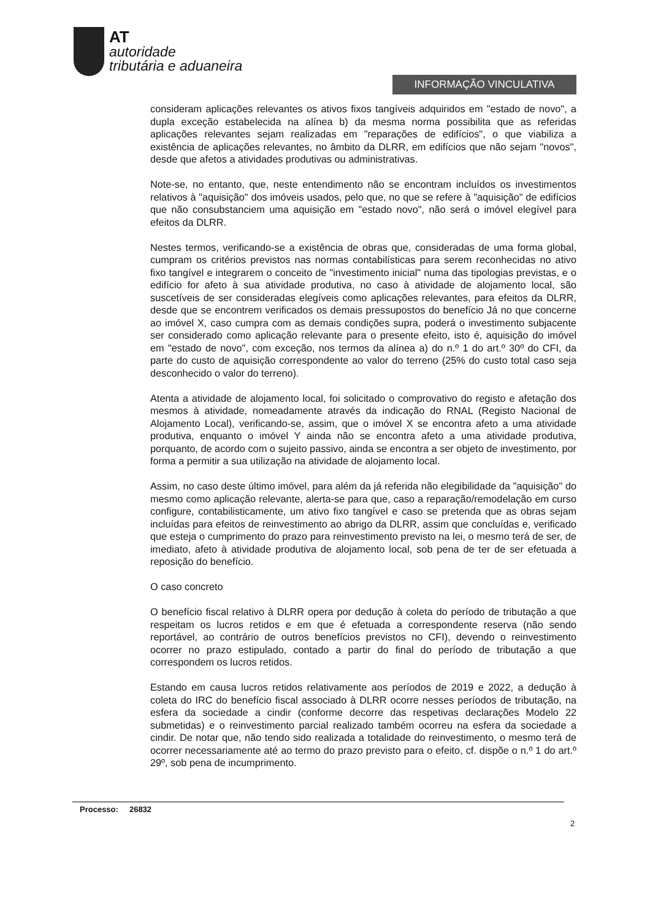AT
autoridade
tributária e aduaneira
INFORMAÇÃO VINCULATIVA
consideram aplicações relevantes os ativos fixos tangíveis adquiridos em "estado de novo", a dupla exceção estabelecida na alínea b) da mesma norma possibilita que as referidas aplicações relevantes sejam realizadas em "reparações de edifícios", o que viabiliza a existência de aplicações relevantes, no âmbito da DLRR, em edifícios que não sejam "novos", desde que afetos a atividades produtivas ou administrativas.
Note-se, no entanto, que, neste entendimento não se encontram incluídos os investimentos relativos à "aquisição" dos imóveis usados, pelo que, no que se refere à "aquisição" de edifícios que não consubstanciem uma aquisição em "estado novo", não será o imóvel elegível para efeitos da DLRR.
Nestes termos, verificando-se a existência de obras que, consideradas de uma forma global, cumpram os critérios previstos nas normas contabilísticas para serem reconhecidas no ativo fixo tangível e integrarem o conceito de "investimento inicial" numa das tipologias previstas, e o edifício for afeto à sua atividade produtiva, no caso à atividade de alojamento local, são suscetíveis de ser consideradas elegíveis como aplicações relevantes, para efeitos da DLRR, desde que se encontrem verificados os demais pressupostos do benefício Já no que concerne ao imóvel X, caso cumpra com as demais condições supra, poderá o investimento subjacente ser considerado como aplicação relevante para o presente efeito, isto é, aquisição do imóvel em "estado de novo", com exceção, nos termos da alínea a) do n.º 1 do art.º 30º do CFI, da parte do custo de aquisição correspondente ao valor do terreno (25% do custo total caso seja desconhecido o valor do terreno).
Atenta a atividade de alojamento local, foi solicitado o comprovativo do registo e afetação dos mesmos à atividade, nomeadamente através da indicação do RNAL (Registo Nacional de Alojamento Local), verificando-se, assim, que o imóvel X se encontra afeto a uma atividade produtiva, enquanto o imóvel Y ainda não se encontra afeto a uma atividade produtiva, porquanto, de acordo com o sujeito passivo, ainda se encontra a ser objeto de investimento, por forma a permitir a sua utilização na atividade de alojamento local.
Assim, no caso deste último imóvel, para além da já referida não elegibilidade da "aquisição" do mesmo como aplicação relevante, alerta-se para que, caso a reparação/remodelação em curso configure, contabilisticamente, um ativo fixo tangível e caso se pretenda que as obras sejam incluídas para efeitos de reinvestimento ao abrigo da DLRR, assim que concluídas e, verificado que esteja o cumprimento do prazo para reinvestimento previsto na lei, o mesmo terá de ser, de imediato, afeto à atividade produtiva de alojamento local, sob pena de ter de ser efetuada a reposição do benefício.
O caso concreto
O benefício fiscal relativo à DLRR opera por dedução à coleta do período de tributação a que respeitam os lucros retidos e em que é efetuada a correspondente reserva (não sendo reportável, ao contrário de outros benefícios previstos no CFI), devendo o reinvestimento ocorrer no prazo estipulado, contado a partir do final do período de tributação a que correspondem os lucros retidos.
Estando em causa lucros retidos relativamente aos períodos de 2019 e 2022, a dedução à coleta do IRC do benefício fiscal associado à DLRR ocorre nesses períodos de tributação, na esfera da sociedade a cindir (conforme decorre das respetivas declarações Modelo 22 submetidas) e o reinvestimento parcial realizado também ocorreu na esfera da sociedade a cindir. De notar que, não tendo sido realizada a totalidade do reinvestimento, o mesmo terá de ocorrer necessariamente até ao termo do prazo previsto para o efeito, cf. dispõe o n.º 1 do art.º 29º, sob pena de incumprimento.
Processo: 26832
2